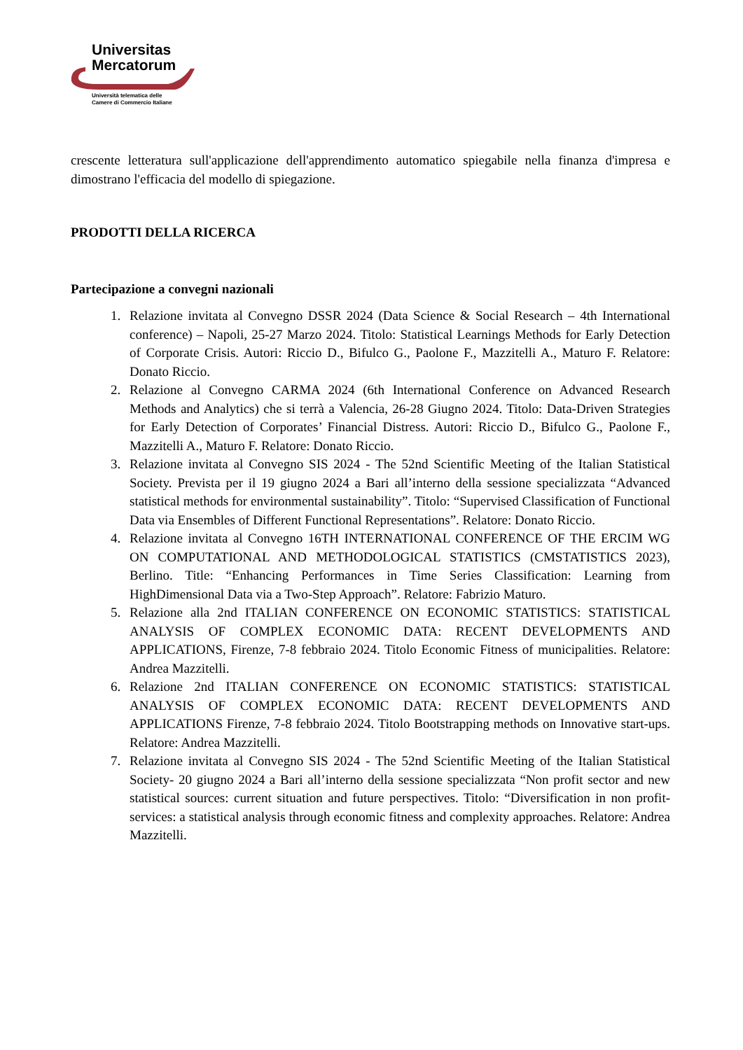Universitas
Mercatorum
Università telematica delle
Camere di Commercio Italiane
crescente letteratura sull'applicazione dell'apprendimento automatico spiegabile nella finanza d'impresa e dimostrano l'efficacia del modello di spiegazione.
PRODOTTI DELLA RICERCA
Partecipazione a convegni nazionali
1. Relazione invitata al Convegno DSSR 2024 (Data Science & Social Research – 4th International conference) – Napoli, 25-27 Marzo 2024. Titolo: Statistical Learnings Methods for Early Detection of Corporate Crisis. Autori: Riccio D., Bifulco G., Paolone F., Mazzitelli A., Maturo F. Relatore: Donato Riccio.
2. Relazione al Convegno CARMA 2024 (6th International Conference on Advanced Research Methods and Analytics) che si terrà a Valencia, 26-28 Giugno 2024. Titolo: Data-Driven Strategies for Early Detection of Corporates’ Financial Distress. Autori: Riccio D., Bifulco G., Paolone F., Mazzitelli A., Maturo F. Relatore: Donato Riccio.
3. Relazione invitata al Convegno SIS 2024 - The 52nd Scientific Meeting of the Italian Statistical Society. Prevista per il 19 giugno 2024 a Bari all’interno della sessione specializzata “Advanced statistical methods for environmental sustainability”. Titolo: “Supervised Classification of Functional Data via Ensembles of Different Functional Representations”. Relatore: Donato Riccio.
4. Relazione invitata al Convegno 16TH INTERNATIONAL CONFERENCE OF THE ERCIM WG ON COMPUTATIONAL AND METHODOLOGICAL STATISTICS (CMSTATISTICS 2023), Berlino. Title: “Enhancing Performances in Time Series Classification: Learning from HighDimensional Data via a Two-Step Approach”. Relatore: Fabrizio Maturo.
5. Relazione alla 2nd ITALIAN CONFERENCE ON ECONOMIC STATISTICS: STATISTICAL ANALYSIS OF COMPLEX ECONOMIC DATA: RECENT DEVELOPMENTS AND APPLICATIONS, Firenze, 7-8 febbraio 2024. Titolo Economic Fitness of municipalities. Relatore: Andrea Mazzitelli.
6. Relazione 2nd ITALIAN CONFERENCE ON ECONOMIC STATISTICS: STATISTICAL ANALYSIS OF COMPLEX ECONOMIC DATA: RECENT DEVELOPMENTS AND APPLICATIONS Firenze, 7-8 febbraio 2024. Titolo Bootstrapping methods on Innovative start-ups. Relatore: Andrea Mazzitelli.
7. Relazione invitata al Convegno SIS 2024 - The 52nd Scientific Meeting of the Italian Statistical Society- 20 giugno 2024 a Bari all’interno della sessione specializzata “Non profit sector and new statistical sources: current situation and future perspectives. Titolo: “Diversification in non profit-services: a statistical analysis through economic fitness and complexity approaches. Relatore: Andrea Mazzitelli.